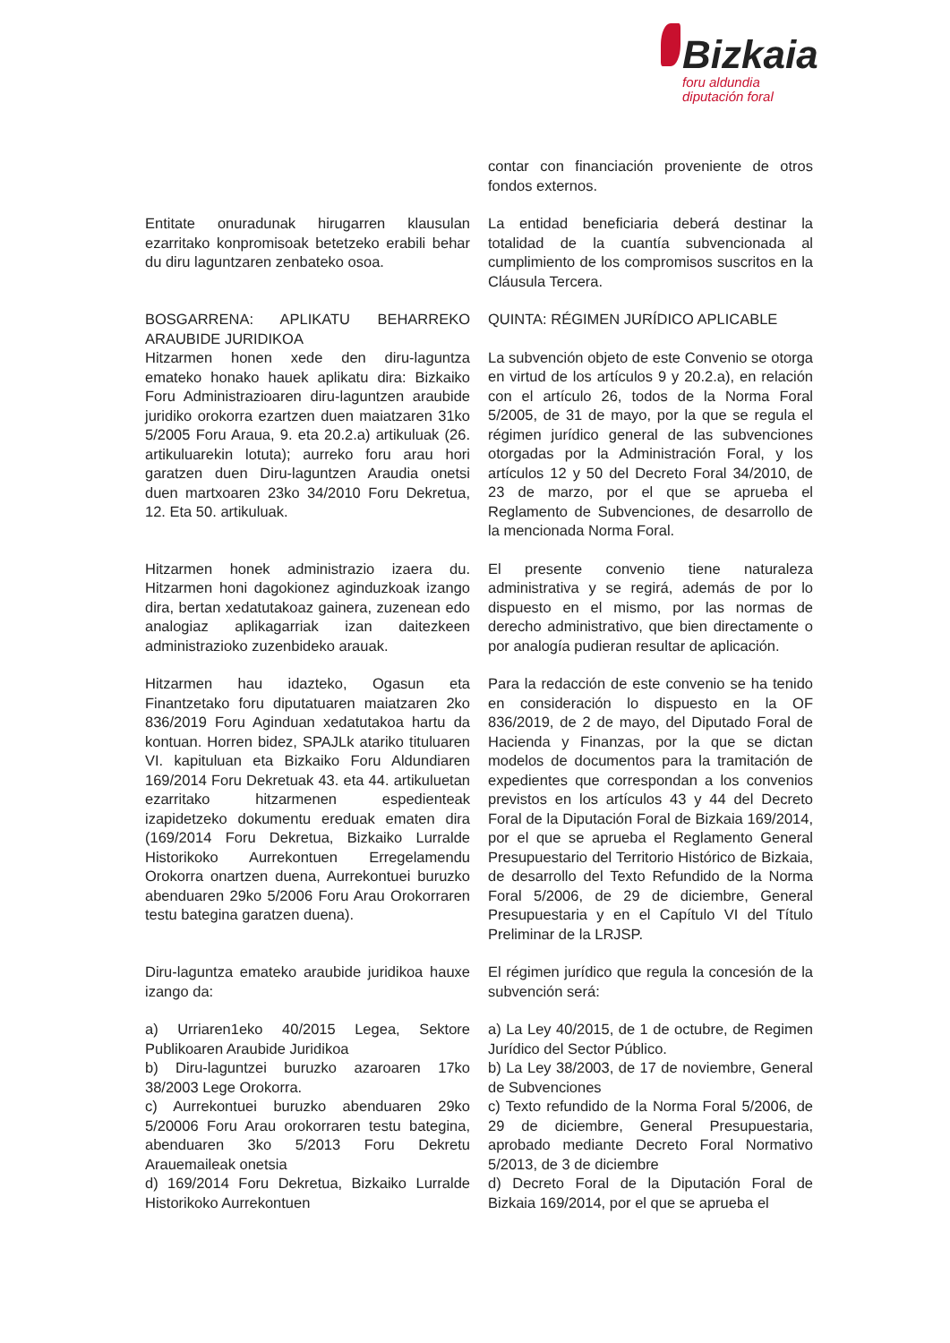Bizkaia
foru aldundia
diputación foral
contar con financiación proveniente de otros fondos externos.
Entitate onuradunak hirugarren klausulan ezarritako konpromisoak betetzeko erabili behar du diru laguntzaren zenbateko osoa.
La entidad beneficiaria deberá destinar la totalidad de la cuantía subvencionada al cumplimiento de los compromisos suscritos en la Cláusula Tercera.
BOSGARRENA: APLIKATU BEHARREKO ARAUBIDE JURIDIKOA
Hitzarmen honen xede den diru-laguntza emateko honako hauek aplikatu dira: Bizkaiko Foru Administrazioaren diru-laguntzen araubide juridiko orokorra ezartzen duen maiatzaren 31ko 5/2005 Foru Araua, 9. eta 20.2.a) artikuluak (26. artikuluarekin lotuta); aurreko foru arau hori garatzen duen Diru-laguntzen Araudia onetsi duen martxoaren 23ko 34/2010 Foru Dekretua, 12. Eta 50. artikuluak.
QUINTA: RÉGIMEN JURÍDICO APLICABLE
La subvención objeto de este Convenio se otorga en virtud de los artículos 9 y 20.2.a), en relación con el artículo 26, todos de la Norma Foral 5/2005, de 31 de mayo, por la que se regula el régimen jurídico general de las subvenciones otorgadas por la Administración Foral, y los artículos 12 y 50 del Decreto Foral 34/2010, de 23 de marzo, por el que se aprueba el Reglamento de Subvenciones, de desarrollo de la mencionada Norma Foral.
Hitzarmen honek administrazio izaera du. Hitzarmen honi dagokionez aginduzkoak izango dira, bertan xedatutakoaz gainera, zuzenean edo analogiaz aplikagarriak izan daitezkeen administrazioko zuzenbideko arauak.
El presente convenio tiene naturaleza administrativa y se regirá, además de por lo dispuesto en el mismo, por las normas de derecho administrativo, que bien directamente o por analogía pudieran resultar de aplicación.
Hitzarmen hau idazteko, Ogasun eta Finantzetako foru diputatuaren maiatzaren 2ko 836/2019 Foru Aginduan xedatutakoa hartu da kontuan. Horren bidez, SPAJLk atariko tituluaren VI. kapituluan eta Bizkaiko Foru Aldundiaren 169/2014 Foru Dekretuak 43. eta 44. artikuluetan ezarritako hitzarmenen espedienteak izapidetzeko dokumentu ereduak ematen dira (169/2014 Foru Dekretua, Bizkaiko Lurralde Historikoko Aurrekontuen Erregelamendu Orokorra onartzen duena, Aurrekontuei buruzko abenduaren 29ko 5/2006 Foru Arau Orokorraren testu bategina garatzen duena).
Para la redacción de este convenio se ha tenido en consideración lo dispuesto en la OF 836/2019, de 2 de mayo, del Diputado Foral de Hacienda y Finanzas, por la que se dictan modelos de documentos para la tramitación de expedientes que correspondan a los convenios previstos en los artículos 43 y 44 del Decreto Foral de la Diputación Foral de Bizkaia 169/2014, por el que se aprueba el Reglamento General Presupuestario del Territorio Histórico de Bizkaia, de desarrollo del Texto Refundido de la Norma Foral 5/2006, de 29 de diciembre, General Presupuestaria y en el Capítulo VI del Título Preliminar de la LRJSP.
Diru-laguntza emateko araubide juridikoa hauxe izango da:
El régimen jurídico que regula la concesión de la subvención será:
a) Urriaren1eko 40/2015 Legea, Sektore Publikoaren Araubide Juridikoa
b) Diru-laguntzei buruzko azaroaren 17ko 38/2003 Lege Orokorra.
c) Aurrekontuei buruzko abenduaren 29ko 5/20006 Foru Arau orokorraren testu bategina, abenduaren 3ko 5/2013 Foru Dekretu Arauemaileak onetsia
d) 169/2014 Foru Dekretua, Bizkaiko Lurralde Historikoko Aurrekontuen
a) La Ley 40/2015, de 1 de octubre, de Regimen Jurídico del Sector Público.
b) La Ley 38/2003, de 17 de noviembre, General de Subvenciones
c) Texto refundido de la Norma Foral 5/2006, de 29 de diciembre, General Presupuestaria, aprobado mediante Decreto Foral Normativo 5/2013, de 3 de diciembre
d) Decreto Foral de la Diputación Foral de Bizkaia 169/2014, por el que se aprueba el